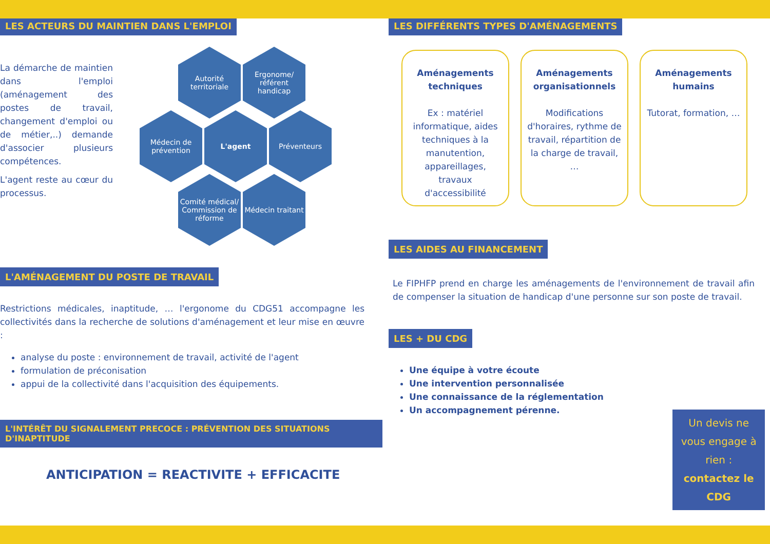LES ACTEURS DU MAINTIEN DANS L'EMPLOI
La démarche de maintien dans l'emploi (aménagement des postes de travail, changement d'emploi ou de métier,..) demande d'associer plusieurs compétences.
L'agent reste au cœur du processus.
Autorité territoriale
Ergonome/ référent handicap
Médecin de prévention
L'agent Préventeurs
Comité médical/ Commission de réforme
Médecin traitant
L'AMÉNAGEMENT DU POSTE DE TRAVAIL
Restrictions médicales, inaptitude, … l'ergonome du CDG51 accompagne les collectivités dans la recherche de solutions d'aménagement et leur mise en œuvre :
analyse du poste : environnement de travail, activité de l'agent
formulation de préconisation
appui de la collectivité dans l'acquisition des équipements.
L'INTÉRÊT DU SIGNALEMENT PRECOCE : PRÉVENTION DES SITUATIONS D'INAPTITUDE
ANTICIPATION = REACTIVITE + EFFICACITE
LES DIFFÉRENTS TYPES D'AMÉNAGEMENTS
Aménagements techniques
Ex : matériel informatique, aides techniques à la manutention, appareillages, travaux d'accessibilité
Aménagements organisationnels
Modifications d'horaires, rythme de travail, répartition de la charge de travail, …
Aménagements humains
Tutorat, formation, …
LES AIDES AU FINANCEMENT
Le FIPHFP prend en charge les aménagements de l'environnement de travail afin de compenser la situation de handicap d'une personne sur son poste de travail.
LES + DU CDG
Une équipe à votre écoute
Une intervention personnalisée
Une connaissance de la réglementation
Un accompagnement pérenne.
Un devis ne vous engage à rien : contactez le CDG